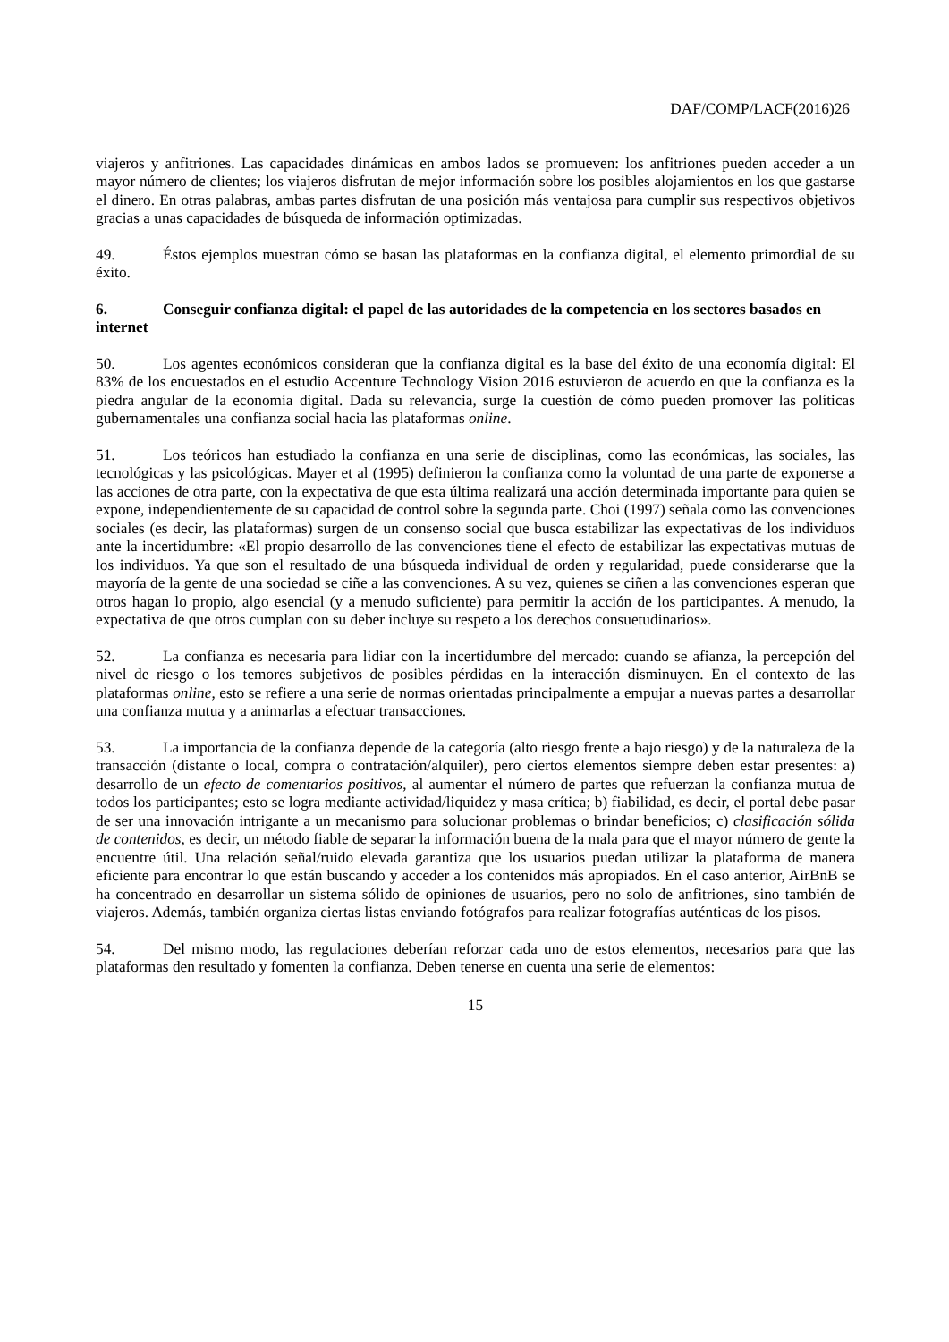DAF/COMP/LACF(2016)26
viajeros y anfitriones. Las capacidades dinámicas en ambos lados se promueven: los anfitriones pueden acceder a un mayor número de clientes; los viajeros disfrutan de mejor información sobre los posibles alojamientos en los que gastarse el dinero. En otras palabras, ambas partes disfrutan de una posición más ventajosa para cumplir sus respectivos objetivos gracias a unas capacidades de búsqueda de información optimizadas.
49. Éstos ejemplos muestran cómo se basan las plataformas en la confianza digital, el elemento primordial de su éxito.
6. Conseguir confianza digital: el papel de las autoridades de la competencia en los sectores basados en internet
50. Los agentes económicos consideran que la confianza digital es la base del éxito de una economía digital: El 83% de los encuestados en el estudio Accenture Technology Vision 2016 estuvieron de acuerdo en que la confianza es la piedra angular de la economía digital. Dada su relevancia, surge la cuestión de cómo pueden promover las políticas gubernamentales una confianza social hacia las plataformas online.
51. Los teóricos han estudiado la confianza en una serie de disciplinas, como las económicas, las sociales, las tecnológicas y las psicológicas. Mayer et al (1995) definieron la confianza como la voluntad de una parte de exponerse a las acciones de otra parte, con la expectativa de que esta última realizará una acción determinada importante para quien se expone, independientemente de su capacidad de control sobre la segunda parte. Choi (1997) señala como las convenciones sociales (es decir, las plataformas) surgen de un consenso social que busca estabilizar las expectativas de los individuos ante la incertidumbre: «El propio desarrollo de las convenciones tiene el efecto de estabilizar las expectativas mutuas de los individuos. Ya que son el resultado de una búsqueda individual de orden y regularidad, puede considerarse que la mayoría de la gente de una sociedad se ciñe a las convenciones. A su vez, quienes se ciñen a las convenciones esperan que otros hagan lo propio, algo esencial (y a menudo suficiente) para permitir la acción de los participantes. A menudo, la expectativa de que otros cumplan con su deber incluye su respeto a los derechos consuetudinarios».
52. La confianza es necesaria para lidiar con la incertidumbre del mercado: cuando se afianza, la percepción del nivel de riesgo o los temores subjetivos de posibles pérdidas en la interacción disminuyen. En el contexto de las plataformas online, esto se refiere a una serie de normas orientadas principalmente a empujar a nuevas partes a desarrollar una confianza mutua y a animarlas a efectuar transacciones.
53. La importancia de la confianza depende de la categoría (alto riesgo frente a bajo riesgo) y de la naturaleza de la transacción (distante o local, compra o contratación/alquiler), pero ciertos elementos siempre deben estar presentes: a) desarrollo de un efecto de comentarios positivos, al aumentar el número de partes que refuerzan la confianza mutua de todos los participantes; esto se logra mediante actividad/liquidez y masa crítica; b) fiabilidad, es decir, el portal debe pasar de ser una innovación intrigante a un mecanismo para solucionar problemas o brindar beneficios; c) clasificación sólida de contenidos, es decir, un método fiable de separar la información buena de la mala para que el mayor número de gente la encuentre útil. Una relación señal/ruido elevada garantiza que los usuarios puedan utilizar la plataforma de manera eficiente para encontrar lo que están buscando y acceder a los contenidos más apropiados. En el caso anterior, AirBnB se ha concentrado en desarrollar un sistema sólido de opiniones de usuarios, pero no solo de anfitriones, sino también de viajeros. Además, también organiza ciertas listas enviando fotógrafos para realizar fotografías auténticas de los pisos.
54. Del mismo modo, las regulaciones deberían reforzar cada uno de estos elementos, necesarios para que las plataformas den resultado y fomenten la confianza. Deben tenerse en cuenta una serie de elementos:
15